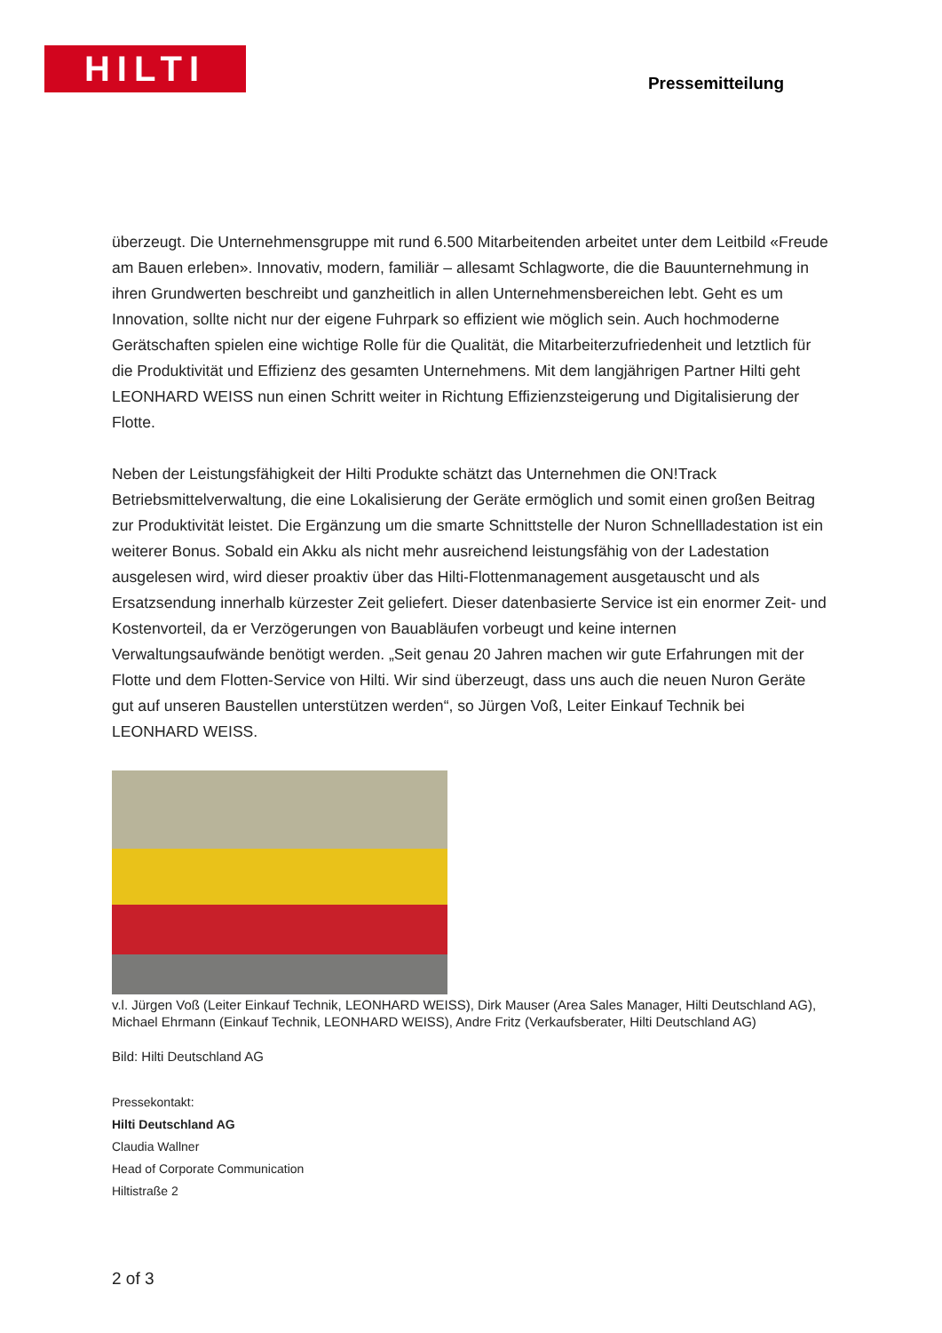HILTI
Pressemitteilung
überzeugt. Die Unternehmensgruppe mit rund 6.500 Mitarbeitenden arbeitet unter dem Leitbild «Freude am Bauen erleben». Innovativ, modern, familiär – allesamt Schlagworte, die die Bauunternehmung in ihren Grundwerten beschreibt und ganzheitlich in allen Unternehmensbereichen lebt. Geht es um Innovation, sollte nicht nur der eigene Fuhrpark so effizient wie möglich sein. Auch hochmoderne Gerätschaften spielen eine wichtige Rolle für die Qualität, die Mitarbeiterzufriedenheit und letztlich für die Produktivität und Effizienz des gesamten Unternehmens. Mit dem langjährigen Partner Hilti geht LEONHARD WEISS nun einen Schritt weiter in Richtung Effizienzsteigerung und Digitalisierung der Flotte.
Neben der Leistungsfähigkeit der Hilti Produkte schätzt das Unternehmen die ON!Track Betriebsmittelverwaltung, die eine Lokalisierung der Geräte ermöglich und somit einen großen Beitrag zur Produktivität leistet. Die Ergänzung um die smarte Schnittstelle der Nuron Schnellladestation ist ein weiterer Bonus. Sobald ein Akku als nicht mehr ausreichend leistungsfähig von der Ladestation ausgelesen wird, wird dieser proaktiv über das Hilti-Flottenmanagement ausgetauscht und als Ersatzsendung innerhalb kürzester Zeit geliefert. Dieser datenbasierte Service ist ein enormer Zeit- und Kostenvorteil, da er Verzögerungen von Bauabläufen vorbeugt und keine internen Verwaltungsaufwände benötigt werden. „Seit genau 20 Jahren machen wir gute Erfahrungen mit der Flotte und dem Flotten-Service von Hilti. Wir sind überzeugt, dass uns auch die neuen Nuron Geräte gut auf unseren Baustellen unterstützen werden“, so Jürgen Voß, Leiter Einkauf Technik bei LEONHARD WEISS.
v.l. Jürgen Voß (Leiter Einkauf Technik, LEONHARD WEISS), Dirk Mauser (Area Sales Manager, Hilti Deutschland AG), Michael Ehrmann (Einkauf Technik, LEONHARD WEISS), Andre Fritz (Verkaufsberater, Hilti Deutschland AG)
Bild: Hilti Deutschland AG
Pressekontakt:
Hilti Deutschland AG
Claudia Wallner
Head of Corporate Communication
Hiltistraße 2
2 of 3